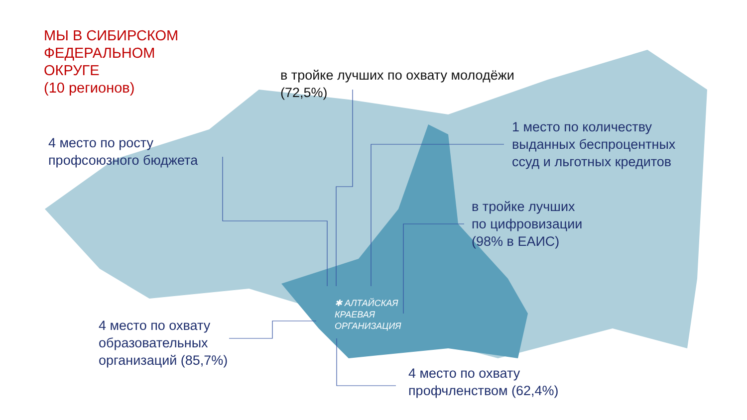МЫ В СИБИРСКОМ
ФЕДЕРАЛЬНОМ
ОКРУГЕ
(10 регионов)
в тройке лучших по охвату молодёжи
(72,5%)
4 место по росту
профсоюзного бюджета
1 место по количеству
выданных беспроцентных
ссуд и льготных кредитов
в тройке лучших
по цифровизации
(98% в ЕАИС)
✱ АЛТАЙСКАЯ
КРАЕВАЯ
ОРГАНИЗАЦИЯ
4 место по охвату
образовательных
организаций (85,7%)
4 место по охвату
профчленством (62,4%)